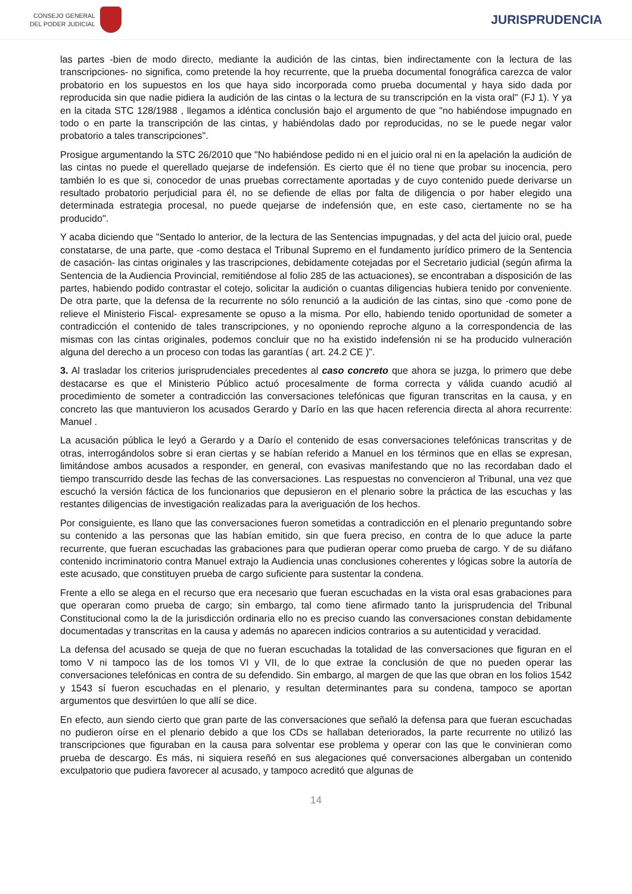CONSEJO GENERAL
DEL PODER JUDICIAL
JURISPRUDENCIA
las partes -bien de modo directo, mediante la audición de las cintas, bien indirectamente con la lectura de las transcripciones- no significa, como pretende la hoy recurrente, que la prueba documental fonográfica carezca de valor probatorio en los supuestos en los que haya sido incorporada como prueba documental y haya sido dada por reproducida sin que nadie pidiera la audición de las cintas o la lectura de su transcripción en la vista oral" (FJ 1). Y ya en la citada STC 128/1988 , llegamos a idéntica conclusión bajo el argumento de que "no habiéndose impugnado en todo o en parte la transcripción de las cintas, y habiéndolas dado por reproducidas, no se le puede negar valor probatorio a tales transcripciones".
Prosigue argumentando la STC 26/2010 que "No habiéndose pedido ni en el juicio oral ni en la apelación la audición de las cintas no puede el querellado quejarse de indefensión. Es cierto que él no tiene que probar su inocencia, pero también lo es que si, conocedor de unas pruebas correctamente aportadas y de cuyo contenido puede derivarse un resultado probatorio perjudicial para él, no se defiende de ellas por falta de diligencia o por haber elegido una determinada estrategia procesal, no puede quejarse de indefensión que, en este caso, ciertamente no se ha producido".
Y acaba diciendo que "Sentado lo anterior, de la lectura de las Sentencias impugnadas, y del acta del juicio oral, puede constatarse, de una parte, que -como destaca el Tribunal Supremo en el fundamento jurídico primero de la Sentencia de casación- las cintas originales y las trascripciones, debidamente cotejadas por el Secretario judicial (según afirma la Sentencia de la Audiencia Provincial, remitiéndose al folio 285 de las actuaciones), se encontraban a disposición de las partes, habiendo podido contrastar el cotejo, solicitar la audición o cuantas diligencias hubiera tenido por conveniente. De otra parte, que la defensa de la recurrente no sólo renunció a la audición de las cintas, sino que -como pone de relieve el Ministerio Fiscal- expresamente se opuso a la misma. Por ello, habiendo tenido oportunidad de someter a contradicción el contenido de tales transcripciones, y no oponiendo reproche alguno a la correspondencia de las mismas con las cintas originales, podemos concluir que no ha existido indefensión ni se ha producido vulneración alguna del derecho a un proceso con todas las garantías ( art. 24.2 CE )".
3. Al trasladar los criterios jurisprudenciales precedentes al caso concreto que ahora se juzga, lo primero que debe destacarse es que el Ministerio Público actuó procesalmente de forma correcta y válida cuando acudió al procedimiento de someter a contradicción las conversaciones telefónicas que figuran transcritas en la causa, y en concreto las que mantuvieron los acusados Gerardo y Darío en las que hacen referencia directa al ahora recurrente: Manuel .
La acusación pública le leyó a Gerardo y a Darío el contenido de esas conversaciones telefónicas transcritas y de otras, interrogándolos sobre si eran ciertas y se habían referido a Manuel en los términos que en ellas se expresan, limitándose ambos acusados a responder, en general, con evasivas manifestando que no las recordaban dado el tiempo transcurrido desde las fechas de las conversaciones. Las respuestas no convencieron al Tribunal, una vez que escuchó la versión fáctica de los funcionarios que depusieron en el plenario sobre la práctica de las escuchas y las restantes diligencias de investigación realizadas para la averiguación de los hechos.
Por consiguiente, es llano que las conversaciones fueron sometidas a contradicción en el plenario preguntando sobre su contenido a las personas que las habían emitido, sin que fuera preciso, en contra de lo que aduce la parte recurrente, que fueran escuchadas las grabaciones para que pudieran operar como prueba de cargo. Y de su diáfano contenido incriminatorio contra Manuel extrajo la Audiencia unas conclusiones coherentes y lógicas sobre la autoría de este acusado, que constituyen prueba de cargo suficiente para sustentar la condena.
Frente a ello se alega en el recurso que era necesario que fueran escuchadas en la vista oral esas grabaciones para que operaran como prueba de cargo; sin embargo, tal como tiene afirmado tanto la jurisprudencia del Tribunal Constitucional como la de la jurisdicción ordinaria ello no es preciso cuando las conversaciones constan debidamente documentadas y transcritas en la causa y además no aparecen indicios contrarios a su autenticidad y veracidad.
La defensa del acusado se queja de que no fueran escuchadas la totalidad de las conversaciones que figuran en el tomo V ni tampoco las de los tomos VI y VII, de lo que extrae la conclusión de que no pueden operar las conversaciones telefónicas en contra de su defendido. Sin embargo, al margen de que las que obran en los folios 1542 y 1543 sí fueron escuchadas en el plenario, y resultan determinantes para su condena, tampoco se aportan argumentos que desvirtúen lo que allí se dice.
En efecto, aun siendo cierto que gran parte de las conversaciones que señaló la defensa para que fueran escuchadas no pudieron oírse en el plenario debido a que los CDs se hallaban deteriorados, la parte recurrente no utilizó las transcripciones que figuraban en la causa para solventar ese problema y operar con las que le convinieran como prueba de descargo. Es más, ni siquiera reseñó en sus alegaciones qué conversaciones albergaban un contenido exculpatorio que pudiera favorecer al acusado, y tampoco acreditó que algunas de
14